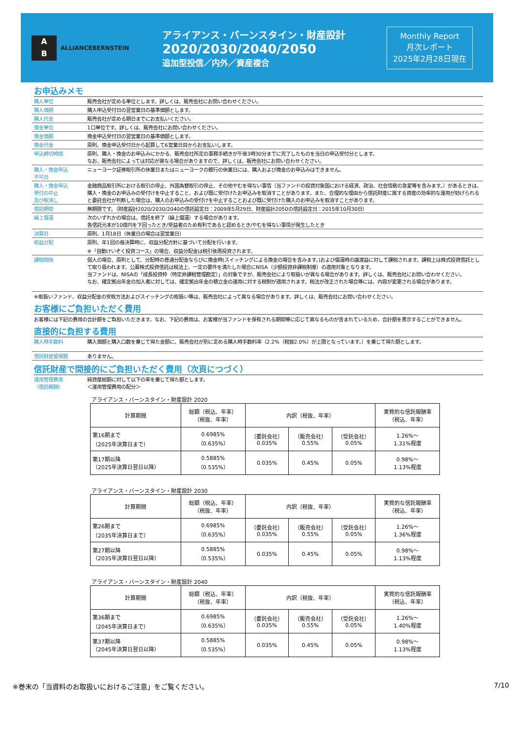A
B
ALLIANCEBERNSTEIN
アライアンス・バーンスタイン・財産設計
2020/2030/2040/2050
追加型投信／内外／資産複合
Monthly Report
月次レポート
2025年2月28日現在
お申込みメモ
購入単位 販売会社が定める単位とします。詳しくは、販売会社にお問い合わせください。
購入価額 購入申込受付日の翌営業日の基準価額とします。
購入代金 販売会社が定める期日までにお支払いください。
換金単位 1口単位です。詳しくは、販売会社にお問い合わせください。
換金価額 換金申込受付日の翌営業日の基準価額とします。
換金代金 原則、換金申込受付日から起算して6営業日目からお支払いします。
申込締切時間 原則、購入・換金のお申込みにかかる、販売会社所定の事務手続きが午後3時30分までに完了したものを当日の申込受付分とします。
なお、販売会社によっては対応が異なる場合がありますので、詳しくは、販売会社にお問い合わせください。
購入・換金申込
不可日
ニューヨーク証券取引所の休業日またはニューヨークの銀行の休業日には、購入および換金のお申込みはできません。
購入・換金申込
受付の中止
及び取消し
金融商品取引所における取引の停止、外国為替取引の停止、その他やむを得ない事情（当ファンドの投資対象国における経済、政治、社会情勢の急変等を含みます。）があるときは、購入・換金のお申込みの受付けを中止すること、および既に受付けたお申込みを取消すことがあります。また、合理的な理由から信託財産に属する資産の効率的な運用が妨げられると委託会社が判断した場合は、購入のお申込みの受付けを中止することおよび既に受付けた購入のお申込みを取消すことがあります。
信託期間 無期限です。（財産設計2020/2030/2040の信託設定日：2009年5月29日、財産設計2050の信託設定日：2015年10月30日）
繰上償還 次のいずれかの場合は、信託を終了（繰上償還）する場合があります。
各信託元本が10億円を下回ったとき/受益者のため有利であると認めるとき/やむを得ない事情が発生したとき
決算日 原則、1月18日（休業日の場合は翌営業日）
収益分配 原則、年1回の毎決算時に、収益分配方針に基づいて分配を行います。
※「自動けいぞく投資コース」の場合、収益分配金は税引後再投資されます。
課税関係 個人の場合、原則として、分配時の普通分配金ならびに換金時(スイッチングによる換金の場合を含みます。)および償還時の譲渡益に対して課税されます。課税上は株式投資信託として取り扱われます。公募株式投資信託は税法上、一定の要件を満たした場合にNISA（少額投資非課税制度）の適用対象となります。
当ファンドは、NISAの「成長投資枠（特定非課税管理勘定）」の対象ですが、販売会社により取扱いが異なる場合があります。詳しくは、販売会社にお問い合わせください。
なお、確定拠出年金の加入者に対しては、確定拠出年金の積立金の運用に対する税制が適用されます。税法が改正された場合等には、内容が変更される場合があります。
※取扱いファンド、収益分配金の受取方法およびスイッチングの取扱い等は、販売会社によって異なる場合があります。詳しくは、販売会社にお問い合わせください。
お客様にご負担いただく費用
お客様には下記の費用の合計額をご負担いただきます。なお、下記の費用は、お客様が当ファンドを保有される期間等に応じて異なるものが含まれているため、合計額を表示することができません。
直接的に負担する費用
購入時手数料 購入価額と購入口数を乗じて得た金額に、販売会社が別に定める購入時手数料率（2.2%（税抜2.0%）が上限となっています。）を乗じて得た額とします。
信託財産留保額 ありません。
信託財産で間接的にご負担いただく費用（次頁につづく）
運用管理費用
（信託報酬）
純資産総額に対して以下の率を乗じて得た額とします。
＜運用管理費用の配分＞
アライアンス・バーンスタイン・財産設計 2020
| 計算期間 | 総額（税込、年率） （税抜、年率） | 内訳（税抜、年率） | | | 実質的な信託報酬率 （税込、年率） |
| --- | --- | --- | --- | --- | --- |
| 第16期まで （2025年決算日まで） | 0.6985% （0.635%） | （委託会社） 0.035% | （販売会社） 0.55% | （受託会社） 0.05% | 1.26%～ 1.31%程度 |
| 第17期以降 （2025年決算日翌日以降） | 0.5885% （0.535%） | 0.035% | 0.45% | 0.05% | 0.98%～ 1.13%程度 |
アライアンス・バーンスタイン・財産設計 2030
| 計算期間 | 総額（税込、年率） （税抜、年率） | 内訳（税抜、年率） | | | 実質的な信託報酬率 （税込、年率） |
| --- | --- | --- | --- | --- | --- |
| 第26期まで （2035年決算日まで） | 0.6985% （0.635%） | （委託会社） 0.035% | （販売会社） 0.55% | （受託会社） 0.05% | 1.26%～ 1.36%程度 |
| 第27期以降 （2035年決算日翌日以降） | 0.5885% （0.535%） | 0.035% | 0.45% | 0.05% | 0.98%～ 1.13%程度 |
アライアンス・バーンスタイン・財産設計 2040
| 計算期間 | 総額（税込、年率） （税抜、年率） | 内訳（税抜、年率） | | | 実質的な信託報酬率 （税込、年率） |
| --- | --- | --- | --- | --- | --- |
| 第36期まで （2045年決算日まで） | 0.6985% （0.635%） | （委託会社） 0.035% | （販売会社） 0.55% | （受託会社） 0.05% | 1.26%～ 1.40%程度 |
| 第37期以降 （2045年決算日翌日以降） | 0.5885% （0.535%） | 0.035% | 0.45% | 0.05% | 0.98%～ 1.13%程度 |
※巻末の「当資料のお取扱いにおけるご注意」をご覧ください。 7/10